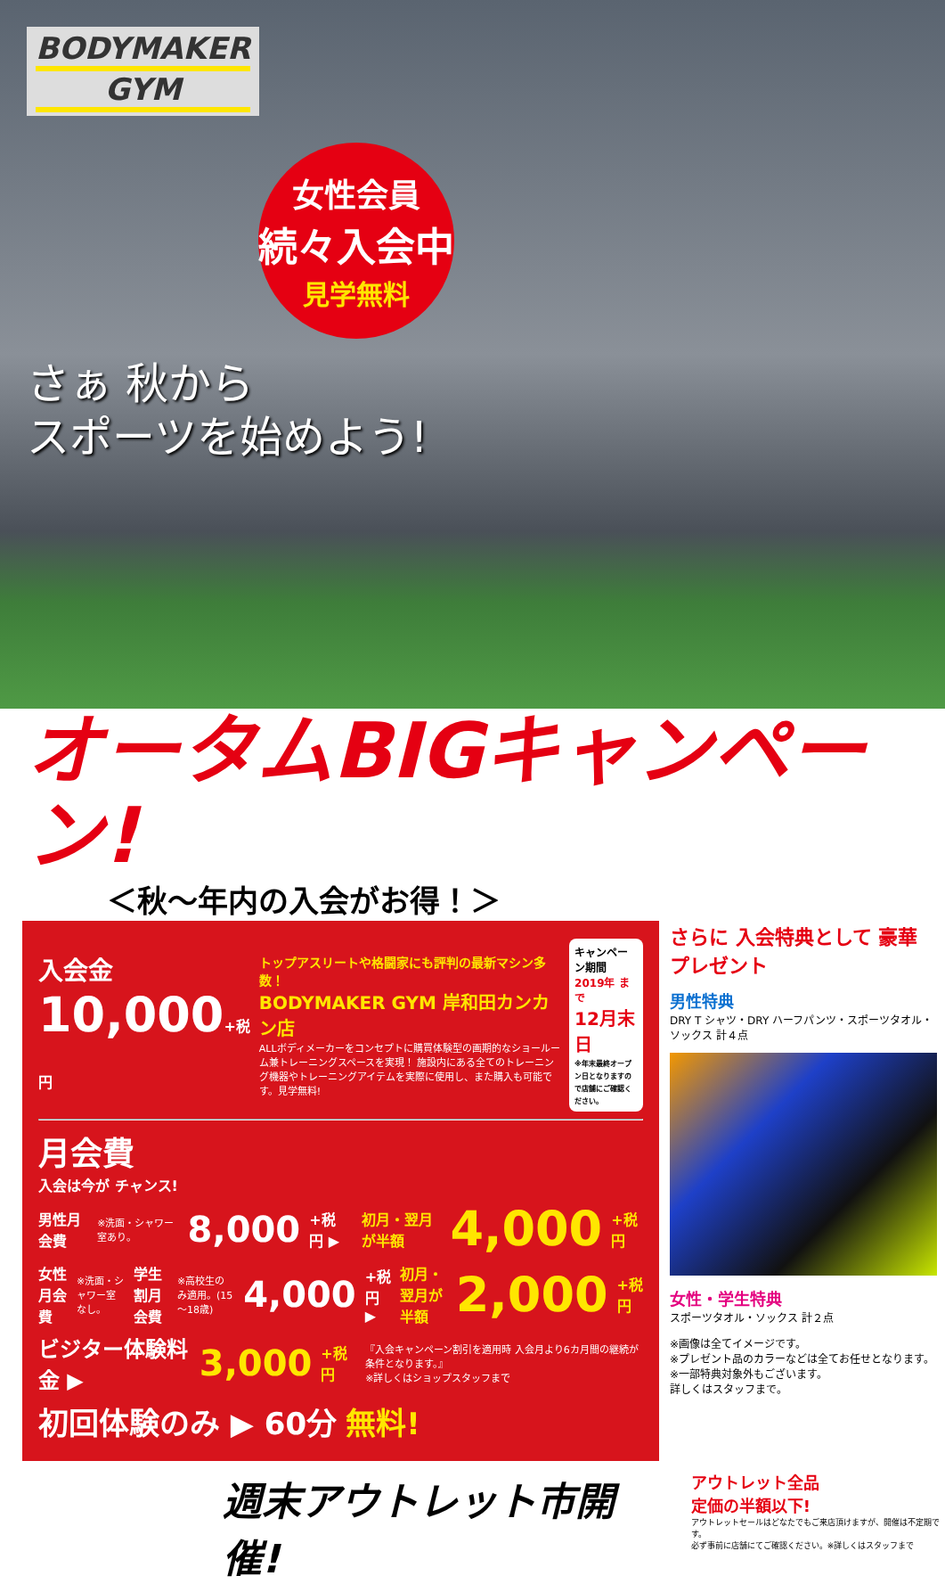BODYMAKER GYM
女性会員
続々入会中
見学無料
さぁ 秋から
スポーツを始めよう!
オータムBIGキャンペーン!
＜秋〜年内の入会がお得！＞
入会金
10,000+税 円
トップアスリートや格闘家にも評判の最新マシン多数！
BODYMAKER GYM 岸和田カンカン店
ALLボディメーカーをコンセプトに購買体験型の画期的なショールーム兼トレーニングスペースを実現！ 施設内にある全てのトレーニング機器やトレーニングアイテムを実際に使用し、また購入も可能です。見学無料!
キャンペーン期間
2019年 まで
12月末日
※年末最終オープン日となりますので店舗にご確認ください。
月会費
入会は今が チャンス!
男性月会費 ※洗面・シャワー室あり。 8,000 +税 円 ▶ 初月・翌月が半額 4,000 +税 円
女性月会費 ※洗面・シャワー室なし。 学生割月会費 ※高校生のみ適用。(15～18歳) 4,000 +税 円 ▶ 初月・翌月が半額 2,000 +税 円
ビジター体験料金 ▶ 3,000 +税 円 『入会キャンペーン割引を適用時 入会月より6カ月間の継続が条件となります。』
※詳しくはショップスタッフまで
初回体験のみ ▶ 60分 無料!
さらに 入会特典として 豪華プレゼント
男性特典
DRY T シャツ・DRY ハーフパンツ・スポーツタオル・ソックス 計４点
女性・学生特典
スポーツタオル・ソックス 計２点
※画像は全てイメージです。
※プレゼント品のカラーなどは全てお任せとなります。
※一部特典対象外もございます。
詳しくはスタッフまで。
週末アウトレット市開催!
アウトレット全品
定価の半額以下!
アウトレットセールはどなたでもご来店頂けますが、開催は不定期です。
必ず事前に店舗にてご確認ください。※詳しくはスタッフまで